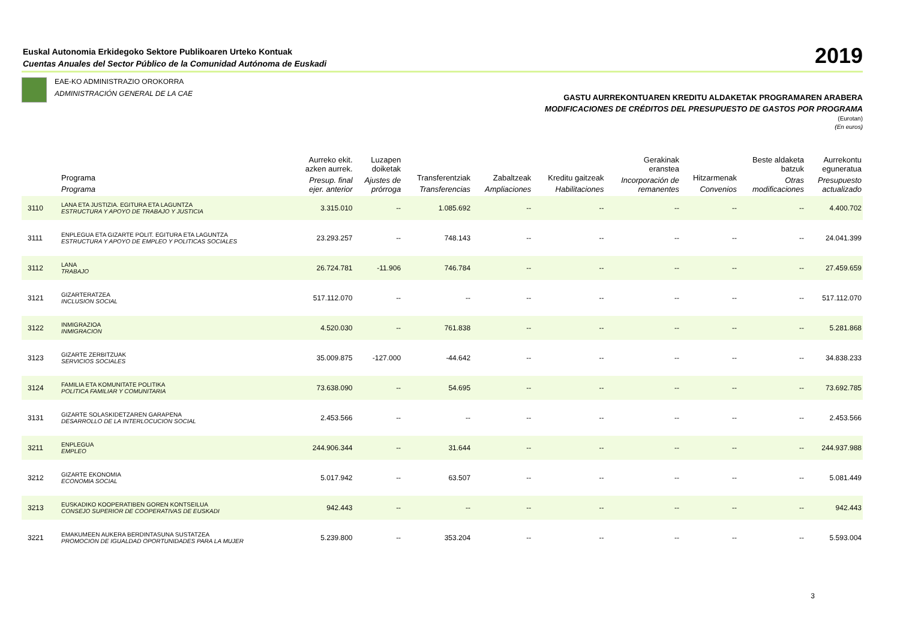Euskal Autonomia Erkidegoko Sektore Publikoaren Urteko Kontuak
Cuentas Anuales del Sector Público de la Comunidad Autónoma de Euskadi
2019
EAE-KO ADMINISTRAZIO OROKORRA
ADMINISTRACIÓN GENERAL DE LA CAE
GASTU AURREKONTUAREN KREDITU ALDAKETAK PROGRAMAREN ARABERA
MODIFICACIONES DE CRÉDITOS DEL PRESUPUESTO DE GASTOS POR PROGRAMA
(Eurotan)
(En euros)
| | Programa Programa | Aurreko ekit. azken aurrek. Presup. final ejer. anterior | Luzapen doiketak Ajustes de prórroga | Transferentziak Transferencias | Zabaltzeak Ampliaciones | Kreditu gaitzeak Habilitaciones | Gerakinak eranstea Incorporación de remanentes | Hitzarmenak Convenios | Beste aldaketa batzuk Otras modificaciones | Aurrekontu eguneratua Presupuesto actualizado |
| --- | --- | --- | --- | --- | --- | --- | --- | --- | --- | --- |
| 3110 | LANA ETA JUSTIZIA. EGITURA ETA LAGUNTZA ESTRUCTURA Y APOYO DE TRABAJO Y JUSTICIA | 3.315.010 | -- | 1.085.692 | -- | -- | -- | -- | -- | 4.400.702 |
| 3111 | ENPLEGUA ETA GIZARTE POLIT. EGITURA ETA LAGUNTZA ESTRUCTURA Y APOYO DE EMPLEO Y POLITICAS SOCIALES | 23.293.257 | -- | 748.143 | -- | -- | -- | -- | -- | 24.041.399 |
| 3112 | LANA TRABAJO | 26.724.781 | -11.906 | 746.784 | -- | -- | -- | -- | -- | 27.459.659 |
| 3121 | GIZARTERATZEA INCLUSION SOCIAL | 517.112.070 | -- | -- | -- | -- | -- | -- | -- | 517.112.070 |
| 3122 | INMIGRAZIOA INMIGRACION | 4.520.030 | -- | 761.838 | -- | -- | -- | -- | -- | 5.281.868 |
| 3123 | GIZARTE ZERBITZUAK SERVICIOS SOCIALES | 35.009.875 | -127.000 | -44.642 | -- | -- | -- | -- | -- | 34.838.233 |
| 3124 | FAMILIA ETA KOMUNITATE POLITIKA POLITICA FAMILIAR Y COMUNITARIA | 73.638.090 | -- | 54.695 | -- | -- | -- | -- | -- | 73.692.785 |
| 3131 | GIZARTE SOLASKIDETZAREN GARAPENA DESARROLLO DE LA INTERLOCUCION SOCIAL | 2.453.566 | -- | -- | -- | -- | -- | -- | -- | 2.453.566 |
| 3211 | ENPLEGUA EMPLEO | 244.906.344 | -- | 31.644 | -- | -- | -- | -- | -- | 244.937.988 |
| 3212 | GIZARTE EKONOMIA ECONOMIA SOCIAL | 5.017.942 | -- | 63.507 | -- | -- | -- | -- | -- | 5.081.449 |
| 3213 | EUSKADIKO KOOPERATIBEN GOREN KONTSEILUA CONSEJO SUPERIOR DE COOPERATIVAS DE EUSKADI | 942.443 | -- | -- | -- | -- | -- | -- | -- | 942.443 |
| 3221 | EMAKUMEEN AUKERA BERDINTASUNA SUSTATZEA PROMOCION DE IGUALDAD OPORTUNIDADES PARA LA MUJER | 5.239.800 | -- | 353.204 | -- | -- | -- | -- | -- | 5.593.004 |
3